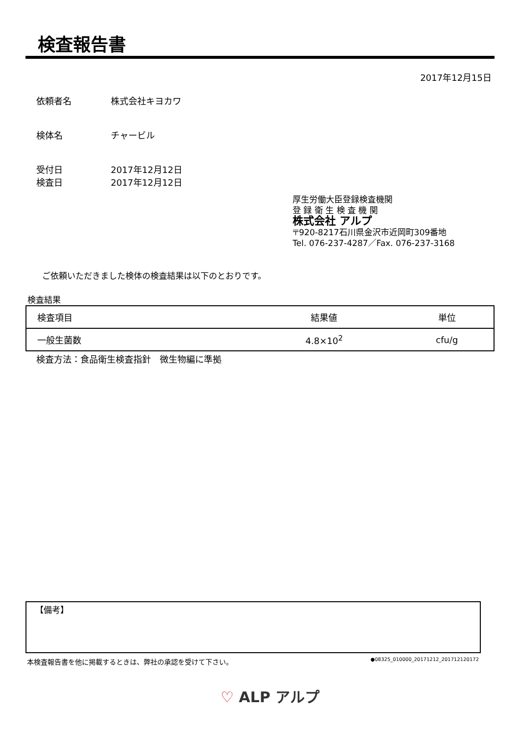検査報告書
2017年12月15日
依頼者名 株式会社キヨカワ
検体名 チャービル
受付日 2017年12月12日
検査日 2017年12月12日
厚生労働大臣登録検査機関
登 録 衛 生 検 査 機 関
株式会社 アルプ
〒920-8217石川県金沢市近岡町309番地
Tel. 076-237-4287／Fax. 076-237-3168
ご依頼いただきました検体の検査結果は以下のとおりです。
検査結果
| 検査項目 | 結果値 | 単位 |
| --- | --- | --- |
| 一般生菌数 | 4.8×10<sup>2</sup> | cfu/g |
検査方法：食品衛生検査指針　微生物編に準拠
【備考】
本検査報告書を他に掲載するときは、弊社の承認を受けて下さい。 ●08325_010000_20171212_201712120172
♡ ALP アルプ